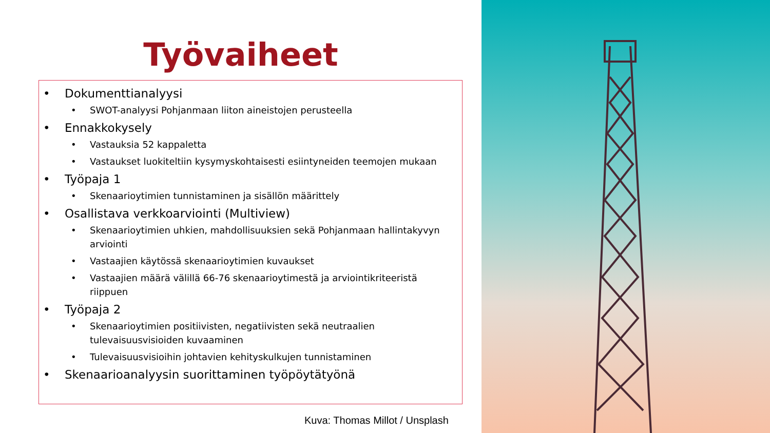Työvaiheet
Dokumenttianalyysi
SWOT-analyysi Pohjanmaan liiton aineistojen perusteella
Ennakkokysely
Vastauksia 52 kappaletta
Vastaukset luokiteltiin kysymyskohtaisesti esiintyneiden teemojen mukaan
Työpaja 1
Skenaarioytimien tunnistaminen ja sisällön määrittely
Osallistava verkkoarviointi (Multiview)
Skenaarioytimien uhkien, mahdollisuuksien sekä Pohjanmaan hallintakyvyn arviointi
Vastaajien käytössä skenaarioytimien kuvaukset
Vastaajien määrä välillä 66-76 skenaarioytimestä ja arviointikriteeristä riippuen
Työpaja 2
Skenaarioytimien positiivisten, negatiivisten sekä neutraalien tulevaisuusvisioiden kuvaaminen
Tulevaisuusvisioihin johtavien kehityskulkujen tunnistaminen
Skenaarioanalyysin suorittaminen työpöytätyönä
Kuva: Thomas Millot / Unsplash